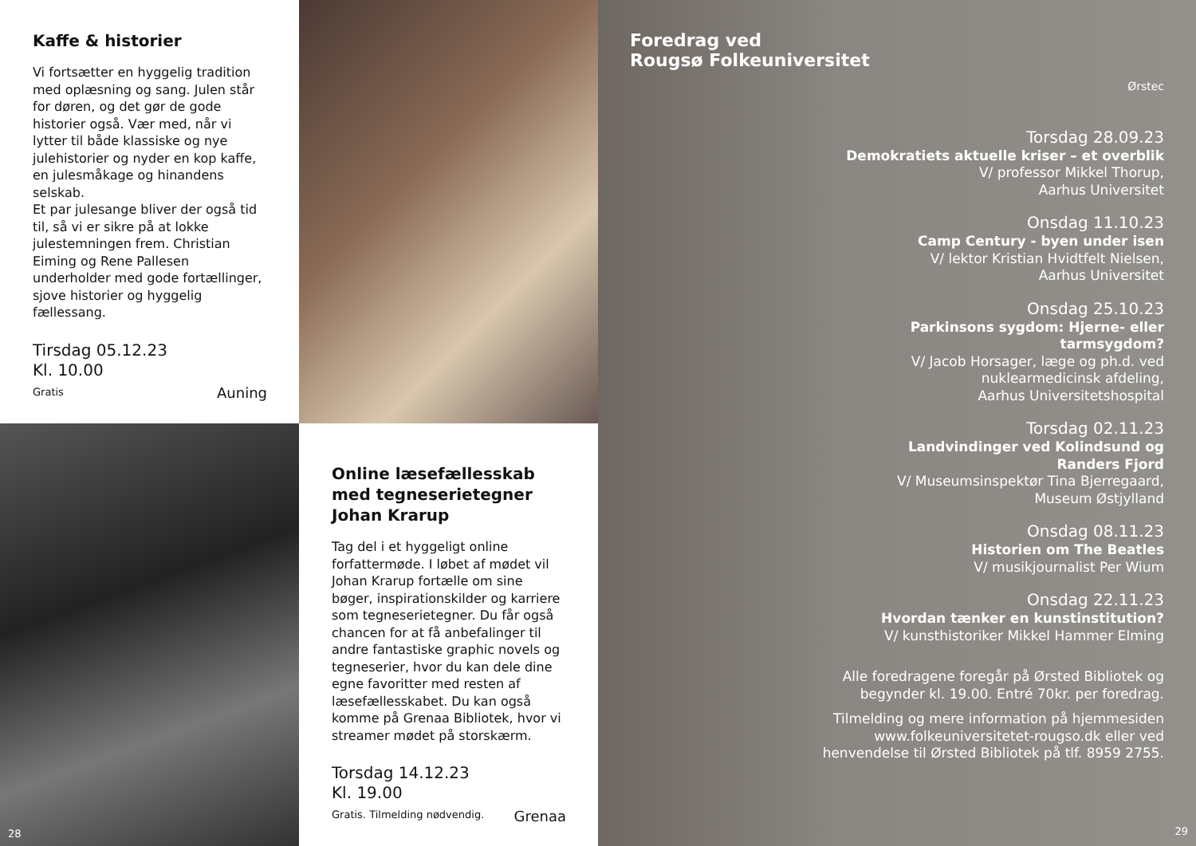Kaffe & historier
Vi fortsætter en hyggelig tradition med oplæsning og sang. Julen står for døren, og det gør de gode historier også. Vær med, når vi lytter til både klassiske og nye julehistorier og nyder en kop kaffe, en julesmåkage og hinandens selskab.
Et par julesange bliver der også tid til, så vi er sikre på at lokke julestemningen frem. Christian Eiming og Rene Pallesen underholder med gode fortællinger, sjove historier og hyggelig fællessang.
Tirsdag 05.12.23
Kl. 10.00
Gratis
Auning
Foredrag ved
Rougsø Folkeuniversitet
Ørstec
Torsdag 28.09.23
Demokratiets aktuelle kriser – et overblik
V/ professor Mikkel Thorup,
Aarhus Universitet
Onsdag 11.10.23
Camp Century - byen under isen
V/ lektor Kristian Hvidtfelt Nielsen,
Aarhus Universitet
Onsdag 25.10.23
Parkinsons sygdom: Hjerne- eller
tarmsygdom?
V/ Jacob Horsager, læge og ph.d. ved
nuklearmedicinsk afdeling,
Aarhus Universitetshospital
Torsdag 02.11.23
Landvindinger ved Kolindsund og
Randers Fjord
V/ Museumsinspektør Tina Bjerregaard,
Museum Østjylland
Onsdag 08.11.23
Historien om The Beatles
V/ musikjournalist Per Wium
Onsdag 22.11.23
Hvordan tænker en kunstinstitution?
V/ kunsthistoriker Mikkel Hammer Elming
Alle foredragene foregår på Ørsted Bibliotek og
begynder kl. 19.00. Entré 70kr. per foredrag.
Tilmelding og mere information på hjemmesiden
www.folkeuniversitetet-rougso.dk eller ved
henvendelse til Ørsted Bibliotek på tlf. 8959 2755.
29
28
Online læsefællesskab med tegneserietegner Johan Krarup
Tag del i et hyggeligt online forfattermøde. I løbet af mødet vil Johan Krarup fortælle om sine bøger, inspirationskilder og karriere som tegneserietegner. Du får også chancen for at få anbefalinger til andre fantastiske graphic novels og tegneserier, hvor du kan dele dine egne favoritter med resten af læsefællesskabet. Du kan også komme på Grenaa Bibliotek, hvor vi streamer mødet på storskærm.
Torsdag 14.12.23
Kl. 19.00
Gratis. Tilmelding nødvendig.
Grenaa